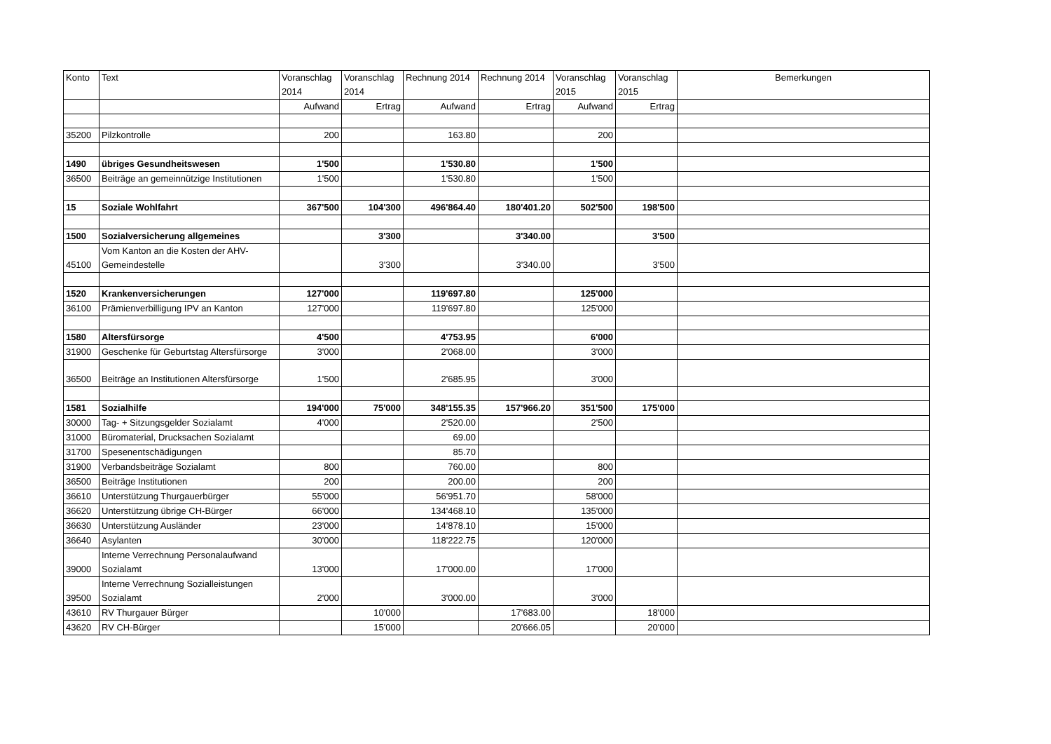| Konto | Text | Voranschlag 2014 | Voranschlag 2014 | Rechnung 2014 | Rechnung 2014 | Voranschlag 2015 | Voranschlag 2015 | Bemerkungen |
| | | Aufwand | Ertrag | Aufwand | Ertrag | Aufwand | Ertrag | |
| 35200 | Pilzkontrolle | 200 | | 163.80 | | 200 | | |
| 1490 | übriges Gesundheitswesen | 1'500 | | 1'530.80 | | 1'500 | | |
| 36500 | Beiträge an gemeinnützige Institutionen | 1'500 | | 1'530.80 | | 1'500 | | |
| 15 | Soziale Wohlfahrt | 367'500 | 104'300 | 496'864.40 | 180'401.20 | 502'500 | 198'500 | |
| 1500 | Sozialversicherung allgemeines | | 3'300 | | 3'340.00 | | 3'500 | |
| 45100 | Vom Kanton an die Kosten der AHV-Gemeindestelle | | 3'300 | | 3'340.00 | | 3'500 | |
| 1520 | Krankenversicherungen | 127'000 | | 119'697.80 | | 125'000 | | |
| 36100 | Prämienverbilligung IPV an Kanton | 127'000 | | 119'697.80 | | 125'000 | | |
| 1580 | Altersfürsorge | 4'500 | | 4'753.95 | | 6'000 | | |
| 31900 | Geschenke für Geburtstag Altersfürsorge | 3'000 | | 2'068.00 | | 3'000 | | |
| 36500 | Beiträge an Institutionen Altersfürsorge | 1'500 | | 2'685.95 | | 3'000 | | |
| 1581 | Sozialhilfe | 194'000 | 75'000 | 348'155.35 | 157'966.20 | 351'500 | 175'000 | |
| 30000 | Tag- + Sitzungsgelder Sozialamt | 4'000 | | 2'520.00 | | 2'500 | | |
| 31000 | Büromaterial, Drucksachen Sozialamt | | | 69.00 | | | | |
| 31700 | Spesenentschädigungen | | | 85.70 | | | | |
| 31900 | Verbandsbeiträge Sozialamt | 800 | | 760.00 | | 800 | | |
| 36500 | Beiträge Institutionen | 200 | | 200.00 | | 200 | | |
| 36610 | Unterstützung Thurgauerbürger | 55'000 | | 56'951.70 | | 58'000 | | |
| 36620 | Unterstützung übrige CH-Bürger | 66'000 | | 134'468.10 | | 135'000 | | |
| 36630 | Unterstützung Ausländer | 23'000 | | 14'878.10 | | 15'000 | | |
| 36640 | Asylanten | 30'000 | | 118'222.75 | | 120'000 | | |
| 39000 | Interne Verrechnung Personalaufwand Sozialamt | 13'000 | | 17'000.00 | | 17'000 | | |
| 39500 | Interne Verrechnung Sozialleistungen Sozialamt | 2'000 | | 3'000.00 | | 3'000 | | |
| 43610 | RV Thurgauer Bürger | | 10'000 | | 17'683.00 | | 18'000 | |
| 43620 | RV CH-Bürger | | 15'000 | | 20'666.05 | | 20'000 | |